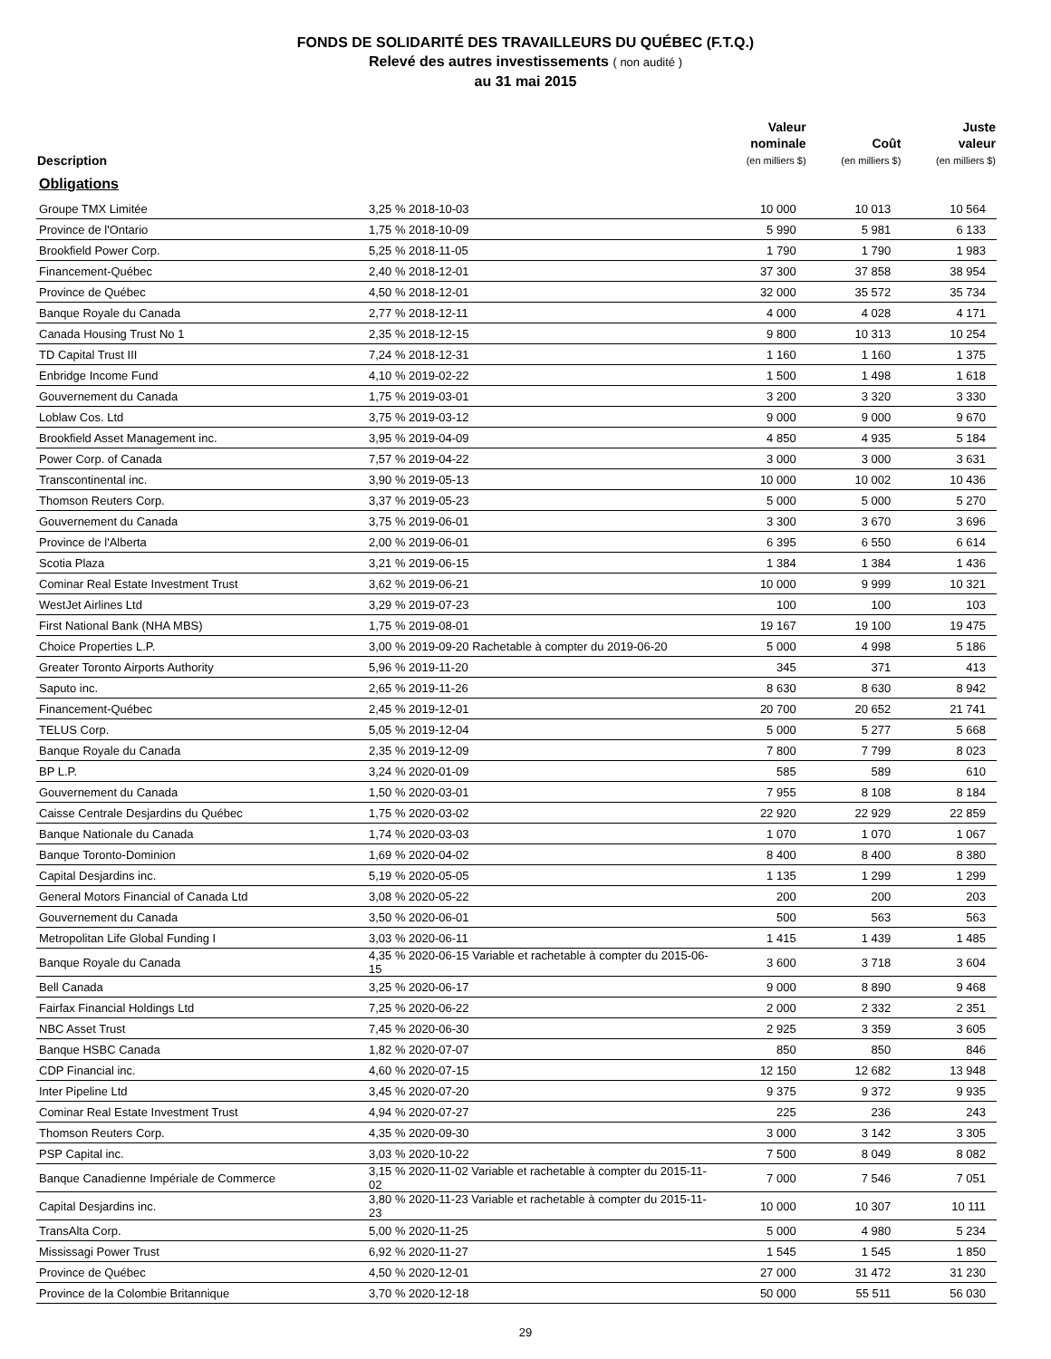FONDS DE SOLIDARITÉ DES TRAVAILLEURS DU QUÉBEC (F.T.Q.)
Relevé des autres investissements ( non audité )
au 31 mai 2015
| Description | | Valeur nominale (en milliers $) | Coût (en milliers $) | Juste valeur (en milliers $) |
| --- | --- | --- | --- | --- |
| Obligations | | | | |
| Groupe TMX Limitée | 3,25 % 2018-10-03 | 10 000 | 10 013 | 10 564 |
| Province de l'Ontario | 1,75 % 2018-10-09 | 5 990 | 5 981 | 6 133 |
| Brookfield Power Corp. | 5,25 % 2018-11-05 | 1 790 | 1 790 | 1 983 |
| Financement-Québec | 2,40 % 2018-12-01 | 37 300 | 37 858 | 38 954 |
| Province de Québec | 4,50 % 2018-12-01 | 32 000 | 35 572 | 35 734 |
| Banque Royale du Canada | 2,77 % 2018-12-11 | 4 000 | 4 028 | 4 171 |
| Canada Housing Trust No 1 | 2,35 % 2018-12-15 | 9 800 | 10 313 | 10 254 |
| TD Capital Trust III | 7,24 % 2018-12-31 | 1 160 | 1 160 | 1 375 |
| Enbridge Income Fund | 4,10 % 2019-02-22 | 1 500 | 1 498 | 1 618 |
| Gouvernement du Canada | 1,75 % 2019-03-01 | 3 200 | 3 320 | 3 330 |
| Loblaw Cos. Ltd | 3,75 % 2019-03-12 | 9 000 | 9 000 | 9 670 |
| Brookfield Asset Management inc. | 3,95 % 2019-04-09 | 4 850 | 4 935 | 5 184 |
| Power Corp. of Canada | 7,57 % 2019-04-22 | 3 000 | 3 000 | 3 631 |
| Transcontinental inc. | 3,90 % 2019-05-13 | 10 000 | 10 002 | 10 436 |
| Thomson Reuters Corp. | 3,37 % 2019-05-23 | 5 000 | 5 000 | 5 270 |
| Gouvernement du Canada | 3,75 % 2019-06-01 | 3 300 | 3 670 | 3 696 |
| Province de l'Alberta | 2,00 % 2019-06-01 | 6 395 | 6 550 | 6 614 |
| Scotia Plaza | 3,21 % 2019-06-15 | 1 384 | 1 384 | 1 436 |
| Cominar Real Estate Investment Trust | 3,62 % 2019-06-21 | 10 000 | 9 999 | 10 321 |
| WestJet Airlines Ltd | 3,29 % 2019-07-23 | 100 | 100 | 103 |
| First National Bank (NHA MBS) | 1,75 % 2019-08-01 | 19 167 | 19 100 | 19 475 |
| Choice Properties L.P. | 3,00 % 2019-09-20 Rachetable à compter du 2019-06-20 | 5 000 | 4 998 | 5 186 |
| Greater Toronto Airports Authority | 5,96 % 2019-11-20 | 345 | 371 | 413 |
| Saputo inc. | 2,65 % 2019-11-26 | 8 630 | 8 630 | 8 942 |
| Financement-Québec | 2,45 % 2019-12-01 | 20 700 | 20 652 | 21 741 |
| TELUS Corp. | 5,05 % 2019-12-04 | 5 000 | 5 277 | 5 668 |
| Banque Royale du Canada | 2,35 % 2019-12-09 | 7 800 | 7 799 | 8 023 |
| BP L.P. | 3,24 % 2020-01-09 | 585 | 589 | 610 |
| Gouvernement du Canada | 1,50 % 2020-03-01 | 7 955 | 8 108 | 8 184 |
| Caisse Centrale Desjardins du Québec | 1,75 % 2020-03-02 | 22 920 | 22 929 | 22 859 |
| Banque Nationale du Canada | 1,74 % 2020-03-03 | 1 070 | 1 070 | 1 067 |
| Banque Toronto-Dominion | 1,69 % 2020-04-02 | 8 400 | 8 400 | 8 380 |
| Capital Desjardins inc. | 5,19 % 2020-05-05 | 1 135 | 1 299 | 1 299 |
| General Motors Financial of Canada Ltd | 3,08 % 2020-05-22 | 200 | 200 | 203 |
| Gouvernement du Canada | 3,50 % 2020-06-01 | 500 | 563 | 563 |
| Metropolitan Life Global Funding I | 3,03 % 2020-06-11 | 1 415 | 1 439 | 1 485 |
| Banque Royale du Canada | 4,35 % 2020-06-15 Variable et rachetable à compter du 2015-06-15 | 3 600 | 3 718 | 3 604 |
| Bell Canada | 3,25 % 2020-06-17 | 9 000 | 8 890 | 9 468 |
| Fairfax Financial Holdings Ltd | 7,25 % 2020-06-22 | 2 000 | 2 332 | 2 351 |
| NBC Asset Trust | 7,45 % 2020-06-30 | 2 925 | 3 359 | 3 605 |
| Banque HSBC Canada | 1,82 % 2020-07-07 | 850 | 850 | 846 |
| CDP Financial inc. | 4,60 % 2020-07-15 | 12 150 | 12 682 | 13 948 |
| Inter Pipeline Ltd | 3,45 % 2020-07-20 | 9 375 | 9 372 | 9 935 |
| Cominar Real Estate Investment Trust | 4,94 % 2020-07-27 | 225 | 236 | 243 |
| Thomson Reuters Corp. | 4,35 % 2020-09-30 | 3 000 | 3 142 | 3 305 |
| PSP Capital inc. | 3,03 % 2020-10-22 | 7 500 | 8 049 | 8 082 |
| Banque Canadienne Impériale de Commerce | 3,15 % 2020-11-02 Variable et rachetable à compter du 2015-11-02 | 7 000 | 7 546 | 7 051 |
| Capital Desjardins inc. | 3,80 % 2020-11-23 Variable et rachetable à compter du 2015-11-23 | 10 000 | 10 307 | 10 111 |
| TransAlta Corp. | 5,00 % 2020-11-25 | 5 000 | 4 980 | 5 234 |
| Mississagi Power Trust | 6,92 % 2020-11-27 | 1 545 | 1 545 | 1 850 |
| Province de Québec | 4,50 % 2020-12-01 | 27 000 | 31 472 | 31 230 |
| Province de la Colombie Britannique | 3,70 % 2020-12-18 | 50 000 | 55 511 | 56 030 |
29